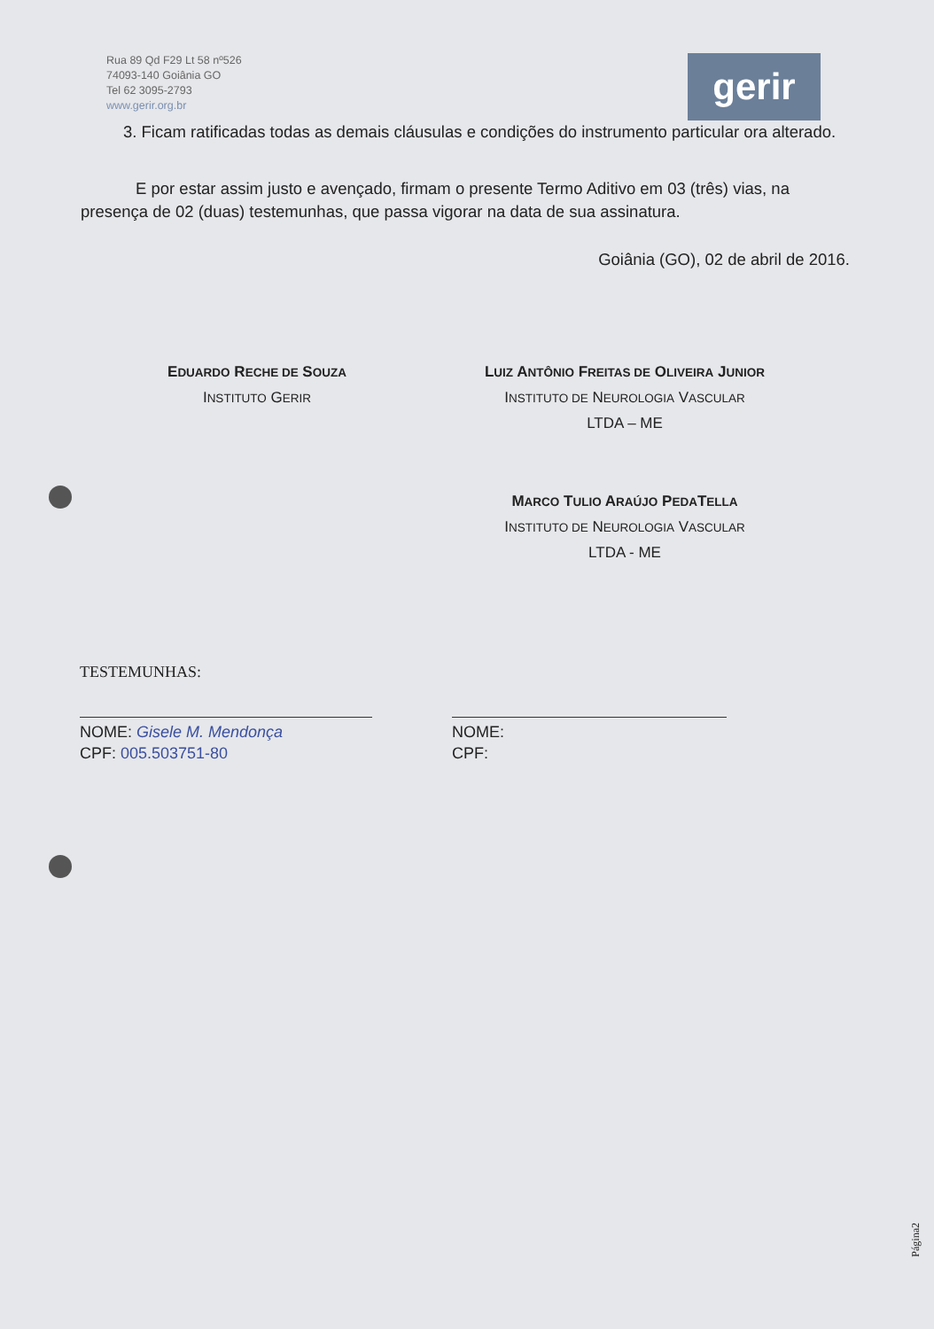Rua 89 Qd F29 Lt 58 nº526
74093-140 Goiânia GO
Tel 62 3095-2793
www.gerir.org.br
gerir
3. Ficam ratificadas todas as demais cláusulas e condições do instrumento particular ora alterado.
E por estar assim justo e avençado, firmam o presente Termo Aditivo em 03 (três) vias, na presença de 02 (duas) testemunhas, que passa vigorar na data de sua assinatura.
Goiânia (GO), 02 de abril de 2016.
EDUARDO RECHE DE SOUZA
INSTITUTO GERIR
LUIZ ANTÔNIO FREITAS DE OLIVEIRA JUNIOR
INSTITUTO DE NEUROLOGIA VASCULAR
LTDA – ME
MARCO TULIO ARAÚJO PEDATELLA
INSTITUTO DE NEUROLOGIA VASCULAR
LTDA - ME
TESTEMUNHAS:
NOME: Gisele M. Mendonça
CPF: 005.503751-80
NOME:
CPF:
Página2